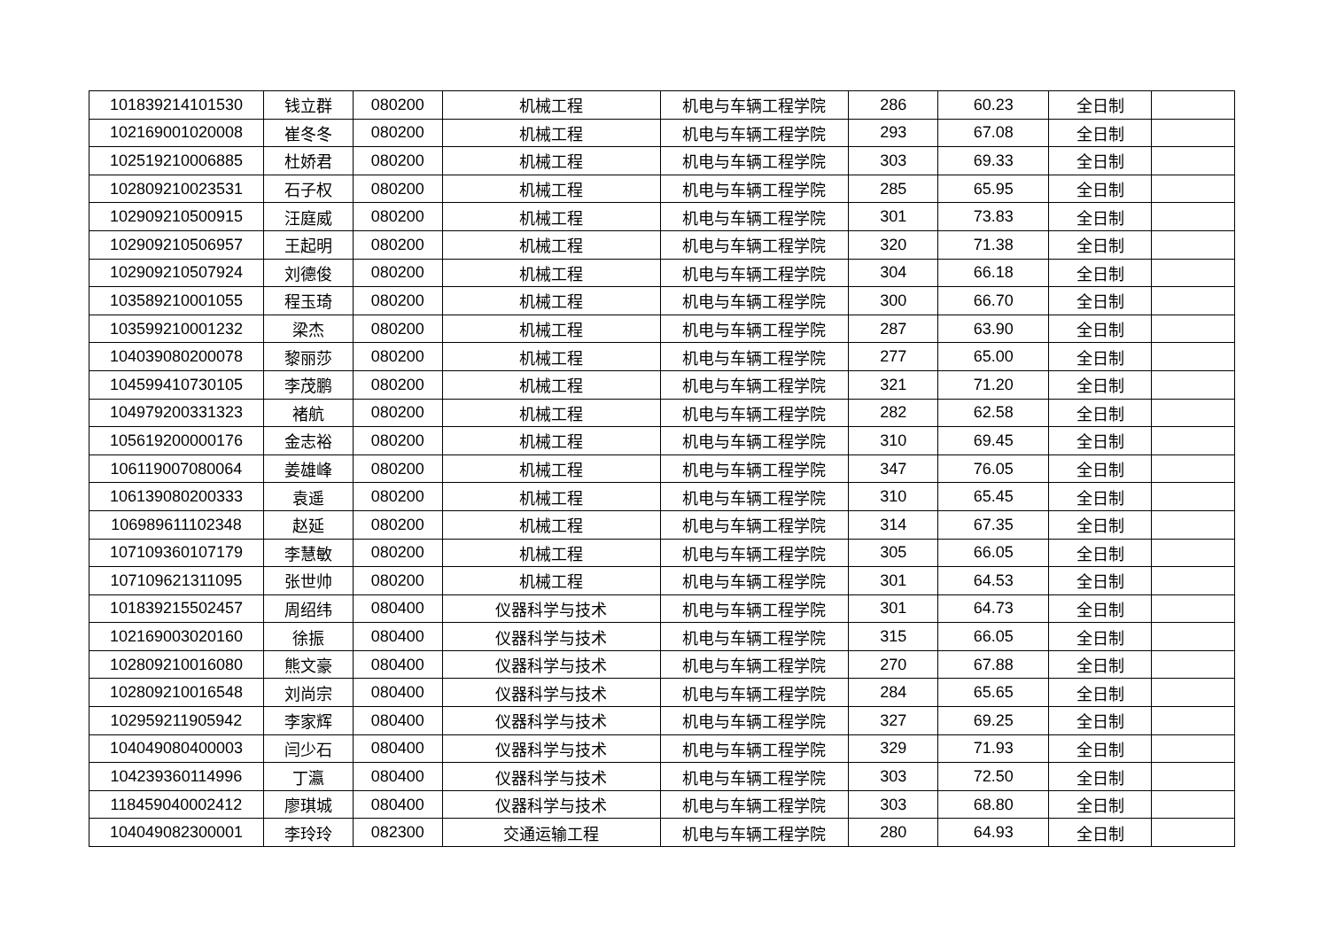| 101839214101530 | 钱立群 | 080200 | 机械工程 | 机电与车辆工程学院 | 286 | 60.23 | 全日制 | |
| 102169001020008 | 崔冬冬 | 080200 | 机械工程 | 机电与车辆工程学院 | 293 | 67.08 | 全日制 | |
| 102519210006885 | 杜娇君 | 080200 | 机械工程 | 机电与车辆工程学院 | 303 | 69.33 | 全日制 | |
| 102809210023531 | 石子权 | 080200 | 机械工程 | 机电与车辆工程学院 | 285 | 65.95 | 全日制 | |
| 102909210500915 | 汪庭威 | 080200 | 机械工程 | 机电与车辆工程学院 | 301 | 73.83 | 全日制 | |
| 102909210506957 | 王起明 | 080200 | 机械工程 | 机电与车辆工程学院 | 320 | 71.38 | 全日制 | |
| 102909210507924 | 刘德俊 | 080200 | 机械工程 | 机电与车辆工程学院 | 304 | 66.18 | 全日制 | |
| 103589210001055 | 程玉琦 | 080200 | 机械工程 | 机电与车辆工程学院 | 300 | 66.70 | 全日制 | |
| 103599210001232 | 梁杰 | 080200 | 机械工程 | 机电与车辆工程学院 | 287 | 63.90 | 全日制 | |
| 104039080200078 | 黎丽莎 | 080200 | 机械工程 | 机电与车辆工程学院 | 277 | 65.00 | 全日制 | |
| 104599410730105 | 李茂鹏 | 080200 | 机械工程 | 机电与车辆工程学院 | 321 | 71.20 | 全日制 | |
| 104979200331323 | 褚航 | 080200 | 机械工程 | 机电与车辆工程学院 | 282 | 62.58 | 全日制 | |
| 105619200000176 | 金志裕 | 080200 | 机械工程 | 机电与车辆工程学院 | 310 | 69.45 | 全日制 | |
| 106119007080064 | 姜雄峰 | 080200 | 机械工程 | 机电与车辆工程学院 | 347 | 76.05 | 全日制 | |
| 106139080200333 | 袁遥 | 080200 | 机械工程 | 机电与车辆工程学院 | 310 | 65.45 | 全日制 | |
| 106989611102348 | 赵延 | 080200 | 机械工程 | 机电与车辆工程学院 | 314 | 67.35 | 全日制 | |
| 107109360107179 | 李慧敏 | 080200 | 机械工程 | 机电与车辆工程学院 | 305 | 66.05 | 全日制 | |
| 107109621311095 | 张世帅 | 080200 | 机械工程 | 机电与车辆工程学院 | 301 | 64.53 | 全日制 | |
| 101839215502457 | 周绍纬 | 080400 | 仪器科学与技术 | 机电与车辆工程学院 | 301 | 64.73 | 全日制 | |
| 102169003020160 | 徐振 | 080400 | 仪器科学与技术 | 机电与车辆工程学院 | 315 | 66.05 | 全日制 | |
| 102809210016080 | 熊文豪 | 080400 | 仪器科学与技术 | 机电与车辆工程学院 | 270 | 67.88 | 全日制 | |
| 102809210016548 | 刘尚宗 | 080400 | 仪器科学与技术 | 机电与车辆工程学院 | 284 | 65.65 | 全日制 | |
| 102959211905942 | 李家辉 | 080400 | 仪器科学与技术 | 机电与车辆工程学院 | 327 | 69.25 | 全日制 | |
| 104049080400003 | 闫少石 | 080400 | 仪器科学与技术 | 机电与车辆工程学院 | 329 | 71.93 | 全日制 | |
| 104239360114996 | 丁瀛 | 080400 | 仪器科学与技术 | 机电与车辆工程学院 | 303 | 72.50 | 全日制 | |
| 118459040002412 | 廖琪城 | 080400 | 仪器科学与技术 | 机电与车辆工程学院 | 303 | 68.80 | 全日制 | |
| 104049082300001 | 李玲玲 | 082300 | 交通运输工程 | 机电与车辆工程学院 | 280 | 64.93 | 全日制 | |